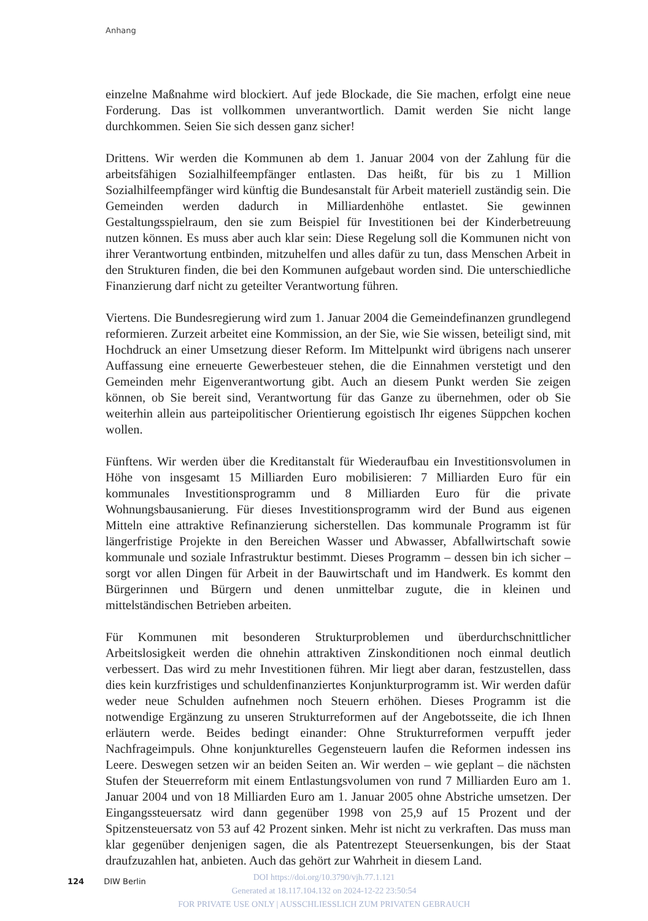Anhang
einzelne Maßnahme wird blockiert. Auf jede Blockade, die Sie machen, erfolgt eine neue Forderung. Das ist vollkommen unverantwortlich. Damit werden Sie nicht lange durchkommen. Seien Sie sich dessen ganz sicher!
Drittens. Wir werden die Kommunen ab dem 1. Januar 2004 von der Zahlung für die arbeitsfähigen Sozialhilfeempfänger entlasten. Das heißt, für bis zu 1 Million Sozialhilfeempfänger wird künftig die Bundesanstalt für Arbeit materiell zuständig sein. Die Gemeinden werden dadurch in Milliardenhöhe entlastet. Sie gewinnen Gestaltungsspielraum, den sie zum Beispiel für Investitionen bei der Kinderbetreuung nutzen können. Es muss aber auch klar sein: Diese Regelung soll die Kommunen nicht von ihrer Verantwortung entbinden, mitzuhelfen und alles dafür zu tun, dass Menschen Arbeit in den Strukturen finden, die bei den Kommunen aufgebaut worden sind. Die unterschiedliche Finanzierung darf nicht zu geteilter Verantwortung führen.
Viertens. Die Bundesregierung wird zum 1. Januar 2004 die Gemeindefinanzen grundlegend reformieren. Zurzeit arbeitet eine Kommission, an der Sie, wie Sie wissen, beteiligt sind, mit Hochdruck an einer Umsetzung dieser Reform. Im Mittelpunkt wird übrigens nach unserer Auffassung eine erneuerte Gewerbesteuer stehen, die die Einnahmen verstetigt und den Gemeinden mehr Eigenverantwortung gibt. Auch an diesem Punkt werden Sie zeigen können, ob Sie bereit sind, Verantwortung für das Ganze zu übernehmen, oder ob Sie weiterhin allein aus parteipolitischer Orientierung egoistisch Ihr eigenes Süppchen kochen wollen.
Fünftens. Wir werden über die Kreditanstalt für Wiederaufbau ein Investitionsvolumen in Höhe von insgesamt 15 Milliarden Euro mobilisieren: 7 Milliarden Euro für ein kommunales Investitionsprogramm und 8 Milliarden Euro für die private Wohnungsbausanierung. Für dieses Investitionsprogramm wird der Bund aus eigenen Mitteln eine attraktive Refinanzierung sicherstellen. Das kommunale Programm ist für längerfristige Projekte in den Bereichen Wasser und Abwasser, Abfallwirtschaft sowie kommunale und soziale Infrastruktur bestimmt. Dieses Programm – dessen bin ich sicher – sorgt vor allen Dingen für Arbeit in der Bauwirtschaft und im Handwerk. Es kommt den Bürgerinnen und Bürgern und denen unmittelbar zugute, die in kleinen und mittelständischen Betrieben arbeiten.
Für Kommunen mit besonderen Strukturproblemen und überdurchschnittlicher Arbeitslosigkeit werden die ohnehin attraktiven Zinskonditionen noch einmal deutlich verbessert. Das wird zu mehr Investitionen führen. Mir liegt aber daran, festzustellen, dass dies kein kurzfristiges und schuldenfinanziertes Konjunkturprogramm ist. Wir werden dafür weder neue Schulden aufnehmen noch Steuern erhöhen. Dieses Programm ist die notwendige Ergänzung zu unseren Strukturreformen auf der Angebotsseite, die ich Ihnen erläutern werde. Beides bedingt einander: Ohne Strukturreformen verpufft jeder Nachfrageimpuls. Ohne konjunkturelles Gegensteuern laufen die Reformen indessen ins Leere. Deswegen setzen wir an beiden Seiten an. Wir werden – wie geplant – die nächsten Stufen der Steuerreform mit einem Entlastungsvolumen von rund 7 Milliarden Euro am 1. Januar 2004 und von 18 Milliarden Euro am 1. Januar 2005 ohne Abstriche umsetzen. Der Eingangssteuersatz wird dann gegenüber 1998 von 25,9 auf 15 Prozent und der Spitzensteuersatz von 53 auf 42 Prozent sinken. Mehr ist nicht zu verkraften. Das muss man klar gegenüber denjenigen sagen, die als Patentrezept Steuersenkungen, bis der Staat draufzuzahlen hat, anbieten. Auch das gehört zur Wahrheit in diesem Land.
124 DIW Berlin
DOI https://doi.org/10.3790/vjh.77.1.121
Generated at 18.117.104.132 on 2024-12-22 23:50:54
FOR PRIVATE USE ONLY | AUSSCHLIESSLICH ZUM PRIVATEN GEBRAUCH